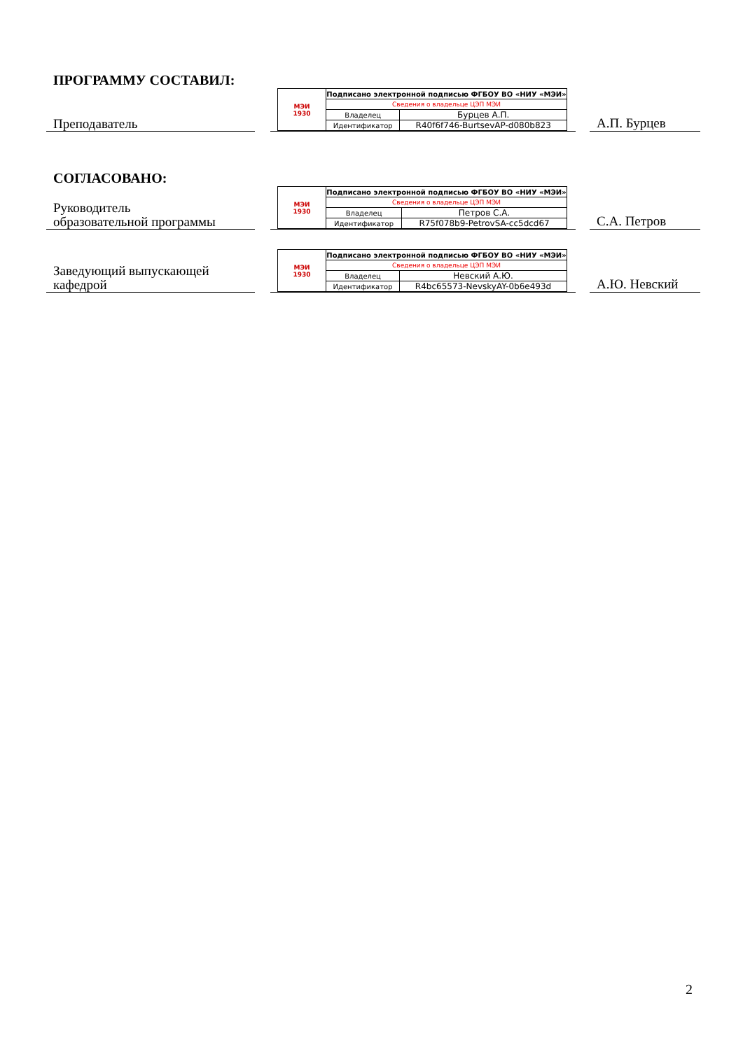ПРОГРАММУ СОСТАВИЛ:
Преподаватель
| МЭИ 1930 | Подписано электронной подписью ФГБОУ ВО «НИУ «МЭИ» | |
| | Сведения о владельце ЦЭП МЭИ | |
| | Владелец | Бурцев А.П. |
| | Идентификатор | R40f6f746-BurtsevAP-d080b823 |
А.П. Бурцев
СОГЛАСОВАНО:
Руководитель
образовательной программы
| МЭИ 1930 | Подписано электронной подписью ФГБОУ ВО «НИУ «МЭИ» | |
| | Сведения о владельце ЦЭП МЭИ | |
| | Владелец | Петров С.А. |
| | Идентификатор | R75f078b9-PetrovSA-cc5dcd67 |
С.А. Петров
Заведующий выпускающей
кафедрой
| МЭИ 1930 | Подписано электронной подписью ФГБОУ ВО «НИУ «МЭИ» | |
| | Сведения о владельце ЦЭП МЭИ | |
| | Владелец | Невский А.Ю. |
| | Идентификатор | R4bc65573-NevskyAY-0b6e493d |
А.Ю. Невский
2